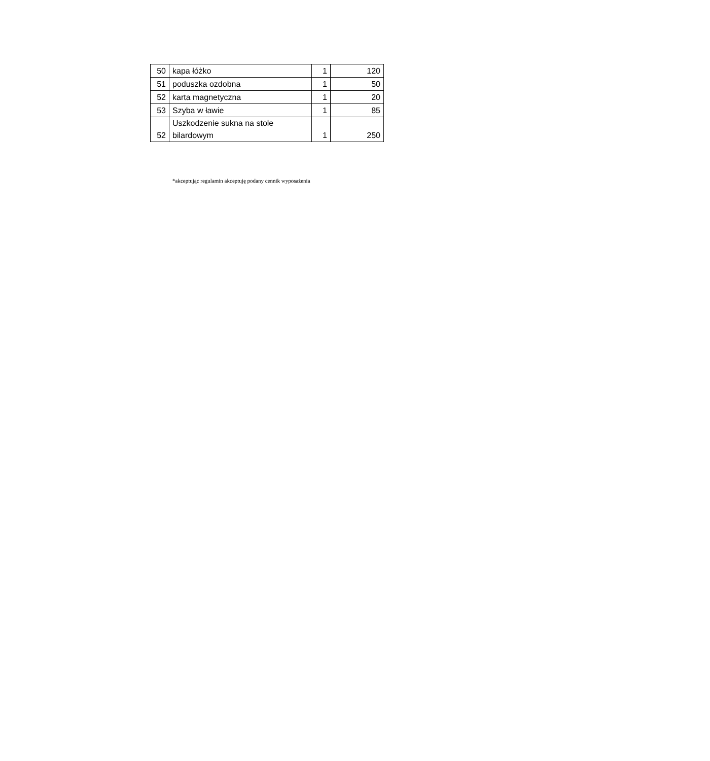| 50 | kapa łóżko | 1 | 120 |
| 51 | poduszka ozdobna | 1 | 50 |
| 52 | karta magnetyczna | 1 | 20 |
| 53 | Szyba w ławie | 1 | 85 |
| 52 | Uszkodzenie sukna na stole bilardowym | 1 | 250 |
*akceptując regulamin akceptuję podany cennik wyposażenia